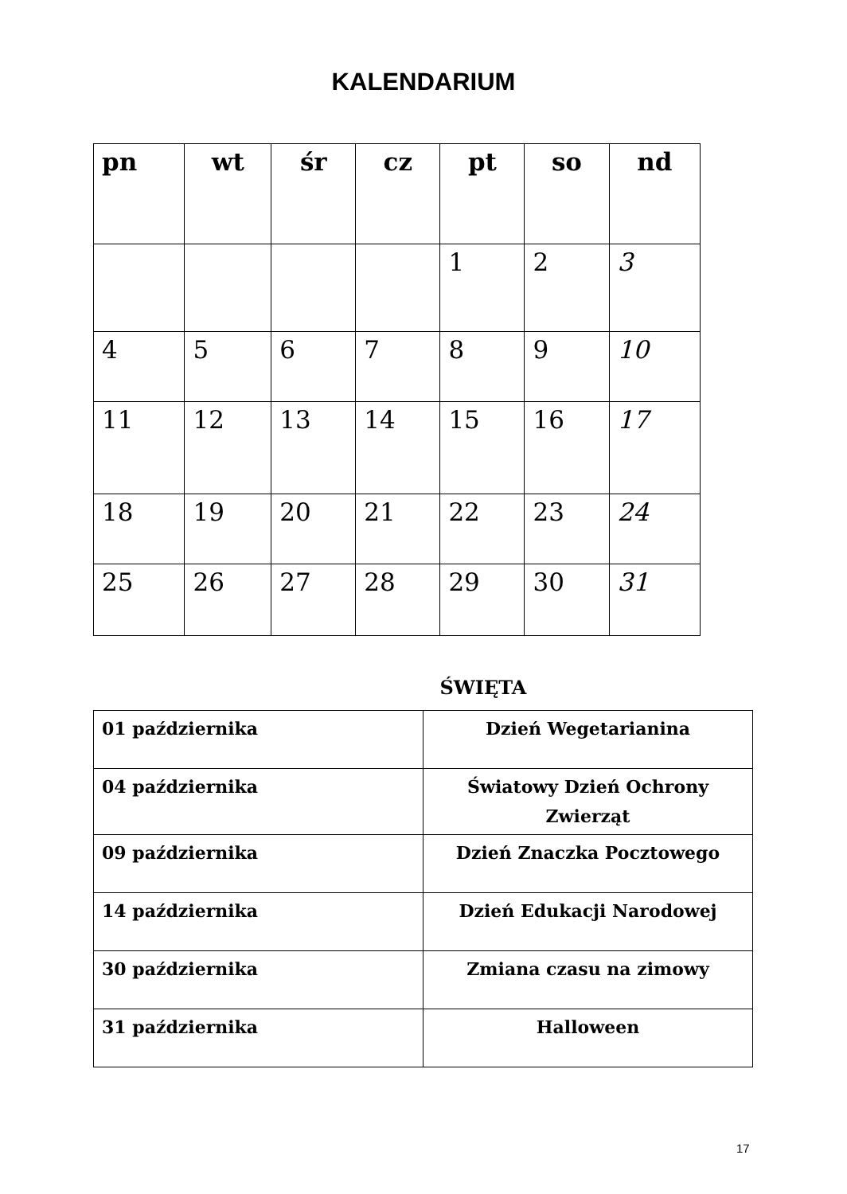KALENDARIUM
| pn | wt | śr | cz | pt | so | nd |
| --- | --- | --- | --- | --- | --- | --- |
| | | | | 1 | 2 | 3 |
| 4 | 5 | 6 | 7 | 8 | 9 | 10 |
| 11 | 12 | 13 | 14 | 15 | 16 | 17 |
| 18 | 19 | 20 | 21 | 22 | 23 | 24 |
| 25 | 26 | 27 | 28 | 29 | 30 | 31 |
ŚWIĘTA
| 01 października | Dzień Wegetarianina |
| 04 października | Światowy Dzień Ochrony Zwierząt |
| 09 października | Dzień Znaczka Pocztowego |
| 14 października | Dzień Edukacji Narodowej |
| 30 października | Zmiana czasu na zimowy |
| 31 października | Halloween |
17